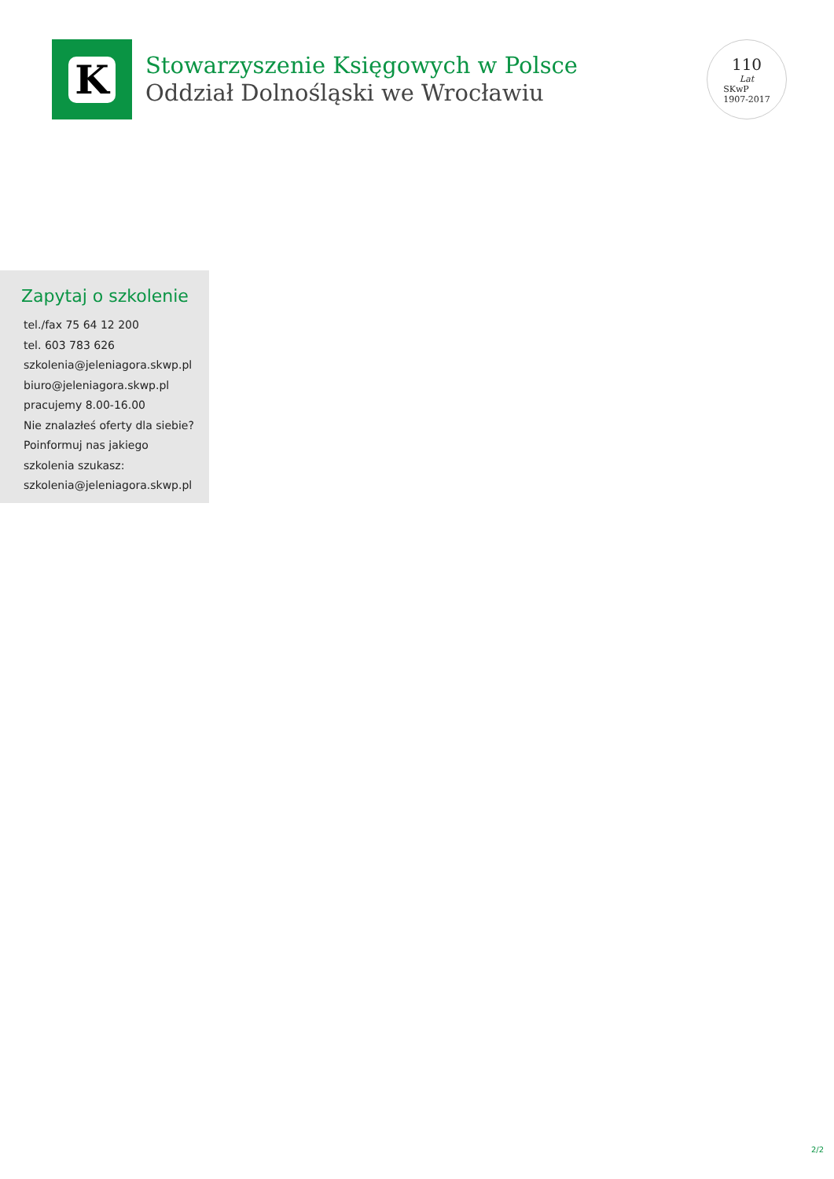K
Stowarzyszenie Księgowych w Polsce
Oddział Dolnośląski we Wrocławiu
110
Lat
SKwP
1907-2017
Zapytaj o szkolenie
tel./fax 75 64 12 200
tel. 603 783 626
szkolenia@jeleniagora.skwp.pl
biuro@jeleniagora.skwp.pl
pracujemy 8.00-16.00
Nie znalazłeś oferty dla siebie?
Poinformuj nas jakiego
szkolenia szukasz:
szkolenia@jeleniagora.skwp.pl
2/2